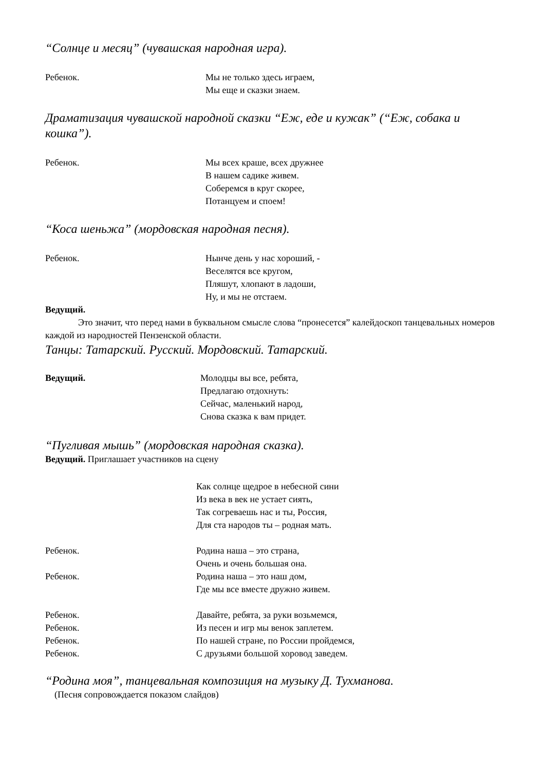“Солнце и месяц” (чувашская народная игра).
Ребенок. Мы не только здесь играем,
Мы еще и сказки знаем.
Драматизация чувашской народной сказки “Еж, еде и кужак” (“Еж, собака и кошка”).
Ребенок. Мы всех краше, всех дружнее
В нашем садике живем.
Соберемся в круг скорее,
Потанцуем и споем!
“Коса шеньжа” (мордовская народная песня).
Ребенок. Нынче день у нас хороший, -
Веселятся все кругом,
Пляшут, хлопают в ладоши,
Ну, и мы не отстаем.
Ведущий.
Это значит, что перед нами в буквальном смысле слова “пронесется” калейдоскоп танцевальных номеров каждой из народностей Пензенской области.
Танцы: Татарский. Русский. Мордовский. Татарский.
Ведущий. Молодцы вы все, ребята,
Предлагаю отдохнуть:
Сейчас, маленький народ,
Снова сказка к вам придет.
“Пугливая мышь” (мордовская народная сказка).
Ведущий. Приглашает участников на сцену
Как солнце щедрое в небесной сини
Из века в век не устает сиять,
Так согреваешь нас и ты, Россия,
Для ста народов ты – родная мать.
Ребенок. Родина наша – это страна,
Очень и очень большая она.
Ребенок. Родина наша – это наш дом,
Где мы все вместе дружно живем.
Ребенок. Давайте, ребята, за руки возьмемся,
Ребенок. Из песен и игр мы венок заплетем.
Ребенок. По нашей стране, по России пройдемся,
Ребенок. С друзьями большой хоровод заведем.
“Родина моя”, танцевальная композиция на музыку Д. Тухманова.
(Песня сопровождается показом слайдов)